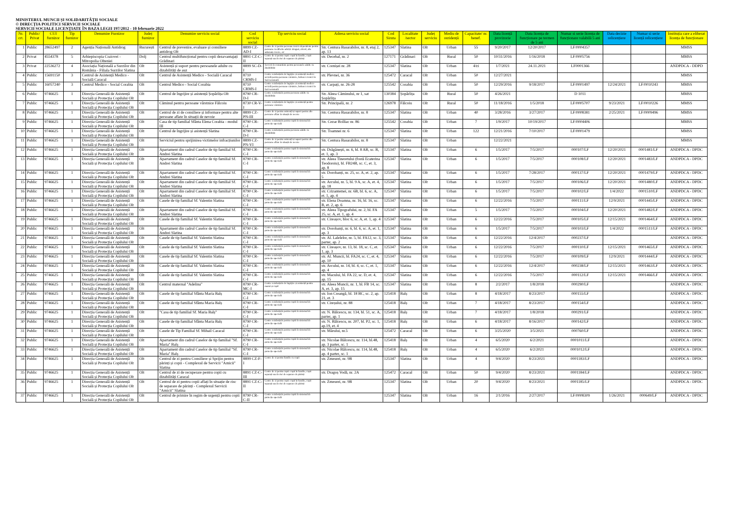MINISTERUL MUNCII ȘI SOLIDARITĂȚII SOCIALE
© DIRECȚIA POLITICI SERVICII SOCIALE
SERVICII SOCIALE LICENȚIATE ÎN BAZA LEGII 197/2012 - 10 februarie 2022
| Nr. crt. | Public/ Privat | CUI furnizor | Tip furnizor | Denumire Furnizor | Județ furnizor | Denumire serviciu social | Cod serviciu social | Tip serviciu social | Adresa serviciu social | Cod Siruta | Localitate /sector | Județ serviciu | Mediu de rezidență | Capacitate/ nr. benef. | Data licență provizorie | Data licența de funcționare pe termen de 5 ani | Numar si serie licența de funcționare valabilă 5 ani | Data decizie relicențiere | Numar si serie licență relicențiere | Instituția care a eliberat licența de funcționare |
| --- | --- | --- | --- | --- | --- | --- | --- | --- | --- | --- | --- | --- | --- | --- | --- | --- | --- | --- | --- | --- |
| 1 | Public | 28652497 | 2 | Agenția Națională Antidrog | București | Centrul de prevenire, evaluare și consiliere antidrog Olt | 8899 CZ-AD-I | Centre de zi pentru persoane toxico-dependente pentru persoane cu diferite adicții: droguri, alcool, alte substanțe toxice, etc | Str. Centura Basarabilor, nr. 8, etaj 2, ap. 13 | 125347 | Slatina | Olt | Urban | 55 | 9/20/2017 | 12/20/2017 | LF/0004357 | | | MMSS |
| 2 | Privat | 4554378 | 5 | Arhiepiscopia Craiovei - Mitropolia Olteniei | Dolj | Centrul multifuncțional pentru copii dezavantajați Grădinari | 8891 CZ-C-II | Centre de zi pentru copii: copii în familie, copii separați sau în risc de separare de părinți | str. Decebal, nr. 2 | 127171 | Grădinari | Olt | Rural | 50 | 10/31/2016 | 1/16/2018 | LF/0005756 | | | MMSS |
| 3 | Privat | 22536272 | 4 | Asociația Națională a Surzilor din România - Filiala Surzilor Slatina | Olt | Asistență și suport pentru persoanele adulte cu dizabilități de auz | 8899 SC-D-I | Servicii în comunitate pentru persoanele adulte cu dizabilități | str. Cornișei nr. 28 | 125347 | Slatina | Olt | Urban | 4/zi | 1/7/2021 | 24.11.2021 | LF0001366 | | | ANDPDCA - DDPD |
| 4 | Public | 15691150 | 3 | Centrul de Asistență Medico - Socială Caracal | Olt | Centrul de Asistență Medico - Socială Caracal | 8710 CRMS-I | Centre rezidențiale de îngrijire și asistență medico-socială pentru persoane vârstnice, bolnavi cronici în fază terminală | str. Plevnei, nr. 36 | 125472 | Caracal | Olt | Urban | 50 | 12/27/2021 | | | | | MMSS |
| 5 | Public | 16057240 | 3 | Centrul Medico - Social Corabia | Olt | Centrul Medico - Social Corabia | 8710 CRMS-I | Centre rezidențiale de îngrijire și asistență medico-socială pentru persoane vârstnice, bolnavi cronici în fază terminală | str. Carpați, nr. 26-28 | 125542 | Corabia | Olt | Urban | 50 | 12/29/2016 | 9/18/2017 | LF/0001497 | 12/24/2021 | LF/0010243 | MMSS |
| 6 | Public | 9746625 | 1 | Direcția Generală de Asistență Socială și Protecția Copilului Olt | Olt | Centrul de îngrijire și asistență Șopârlița Olt | 8790 CR-D-I | Centre rezidențiale pentru persoane adulte cu dizabilități | Str. Aleea Căminului, nr 1, sat Șopârlița | 130384 | Șopârlița | Olt | Rural | 50 | 4/26/2021 | | D 1011 | | | MMSS |
| 7 | Public | 9746625 | 1 | Direcția Generală de Asistență Socială și Protecția Copilului Olt | Olt | Căminul pentru persoane vârstnice Fălcoiu | 8730 CR-V-I | Centre rezidențiale de îngrijire și asistență pentru persoane vârstnice | Str. Principală, nr. 2 | 126978 | Fălcoiu | Olt | Rural | 50 | 11/18/2016 | 1/5/2018 | LF/0005707 | 9/23/2021 | LF/0010226 | MMSS |
| 8 | Public | 9746625 | 1 | Direcția Generală de Asistență Socială și Protecția Copilului Olt | Olt | Centrul de zi de consiliere și informare pentru alte persoane aflate în situații de nevoie | 8899 CZ-PN-III | Centre de zi pentru asistență și suport pentru alte persoane aflate în situații de nevoie | Str. Centura Basarabilor, nr. 8 | 125347 | Slatina | Olt | Urban | 40 | 3/28/2016 | 3/27/2017 | LF/0008381 | 2/25/2021 | LF/0009496 | MMSS |
| 9 | Public | 9746625 | 1 | Direcția Generală de Asistență Socială și Protecția Copilului Olt | Olt | Casa de tip familial Sfânta Elena Corabia - modul III | 8790 CR-C-I | Centre rezidențiale pentru copiii în sistemul de protecție specială | Str. Cezar Bolliac nr. 86 | 125542 | Corabia | Olt | Urban | 7 | 1/9/2017 | 10/19/2017 | LF/0004406 | | | MMSS |
| 10 | Public | 9746625 | 1 | Direcția Generală de Asistență Socială și Protecția Copilului Olt | Olt | Centrul de îngrijire și asistență Slatina | 8790 CR-D-I | Centre rezidențiale pentru persoane adulte cu dizabilități | Str. Toamnei nr. 6 | 125347 | Slatina | Olt | Urban | 122 | 12/21/2016 | 7/10/2017 | LF/0001479 | | | MMSS |
| 11 | Public | 9746625 | 1 | Direcția Generală de Asistență Socială și Protecția Copilului Olt | Olt | Serviciul pentru sprijinirea victimelor infracțiunilor | 8899 CZ-PN-VI | Centre de zi pentru asistență și suport pentru alte persoane aflate în situații de nevoie | Str. Centura Basarabilor, nr. 8 | 125347 | Slatina | Olt | Urban | | 12/22/2021 | | | | | MMSS |
| 12 | Public | 9746625 | 1 | Direcția Generală de Asistență Socială și Protecția Copilului Olt | Olt | Apartament din cadrul Caselor de tip familial Sf. Andrei Slatina | 8790 CR-C-I | Centre rezidențiale pentru copiii în sistemul de protecție specială | str. Drăgănești, nr. 6, bl. 8 AB, sc. B, et. 1, ap. 3 | 125347 | Slatina | Olt | Urban | 6 | 1/5/2017 | 7/5/2017 | 000107/LF | 12/20/2021 | 0001481/LF | ANDPDCA - DPDC |
| 13 | Public | 9746625 | 1 | Direcția Generală de Asistență Socială și Protecția Copilului Olt | Olt | Apartament din cadrul Caselor de tip familial Sf. Andrei Slatina | 8790 CR-C-I | Centre rezidențiale pentru copiii în sistemul de protecție specială | str. Aleea Tineretului (fostă Ecaterina Teodoroiu), bl. FB24B, sc. C, et. 3, ap. 8 | 125347 | Slatina | Olt | Urban | 6 | 1/5/2017 | 7/5/2017 | 000108/LF | 12/20/2021 | 0001483/LF | ANDPDCA - DPDC |
| 14 | Public | 9746625 | 1 | Direcția Generală de Asistență Socială și Protecția Copilului Olt | Olt | Apartament din cadrul Caselor de tip familial Sf. Andrei Slatina | 8790 CR-C-I | Centre rezidențiale pentru copiii în sistemul de protecție specială | str. Dorobanți, nr. 25, sc. A, et. 2, ap. 5 | 125347 | Slatina | Olt | Urban | 6 | 1/5/2017 | 7/28/2017 | 000137/LF | 12/20/2021 | 0001479/LF | ANDPDCA - DPDC |
| 15 | Public | 9746625 | 1 | Direcția Generală de Asistență Socială și Protecția Copilului Olt | Olt | Apartament din cadrul Caselor de tip familial Sf. Andrei Slatina | 8790 CR-C-I | Centre rezidențiale pentru copiii în sistemul de protecție specială | str. Arcului, nr. 5, bl. 9 A, sc. A, et. 4, ap. 18 | 125347 | Slatina | Olt | Urban | 6 | 1/5/2017 | 7/5/2017 | 000106/LF | 12/20/2021 | 0001480/LF | ANDPDCA - DPDC |
| 16 | Public | 9746625 | 1 | Direcția Generală de Asistență Socială și Protecția Copilului Olt | Olt | Apartament din cadrul Caselor de tip familial Sf. Andrei Slatina | 8790 CR-C-I | Centre rezidențiale pentru copiii în sistemul de protecție specială | str. Crizantemei, nr. 6B, bl. 6, sc. A, et. 1, ap. 4 | 125347 | Slatina | Olt | Urban | 6 | 1/5/2017 | 7/5/2017 | 000102/LF | 1/4/2022 | 0001510/LF | ANDPDCA - DPDC |
| 17 | Public | 9746625 | 1 | Direcția Generală de Asistență Socială și Protecția Copilului Olt | Olt | Casele de tip familial Sf. Valentin Slatina | 8790 CR-C-I | Centre rezidențiale pentru copiii în sistemul de protecție specială | str. Elena Doamna, nr. 16, bl. 16, sc. B, et. 2, ap. 6 | 125347 | Slatina | Olt | Urban | 6 | 12/22/2016 | 7/5/2017 | 000111/LF | 12/9/2021 | 0001445/LF | ANDPDCA - DPDC |
| 18 | Public | 9746625 | 1 | Direcția Generală de Asistență Socială și Protecția Copilului Olt | Olt | Apartament din cadrul Caselor de tip familial Sf. Andrei Slatina | 8790 CR-C-I | Centre rezidențiale pentru copiii în sistemul de protecție specială | str. Aleea Tipografului, nr. 2, bl. FA 25, sc. A, et. 1, ap. 4 | 125347 | Slatina | Olt | Urban | 5 | 1/5/2017 | 7/5/2017 | 000104/LF | 12/20/2021 | 0001482/LF | ANDPDCA - DPDC |
| 19 | Public | 9746625 | 1 | Direcția Generală de Asistență Socială și Protecția Copilului Olt | Olt | Casele de tip familial Sf. Valentin Slatina | 8790 CR-C-I | Centre rezidențiale pentru copiii în sistemul de protecție specială | str. Cireașov, bloc 6, sc. A, et. 1, ap. 4 | 125347 | Slatina | Olt | Urban | 6 | 12/22/2016 | 7/5/2017 | 000105/LF | 12/15/2021 | 0001464/LF | ANDPDCA - DPDC |
| 20 | Public | 9746625 | 1 | Direcția Generală de Asistență Socială și Protecția Copilului Olt | Olt | Apartament din cadrul Caselor de tip familial Sf. Andrei Slatina | 8790 CR-C-I | Centre rezidențiale pentru copiii în sistemul de protecție specială | str. Dorobanți, nr. 6, bl. 6, sc. A, et. 1, ap. 3 | 125347 | Slatina | Olt | Urban | 6 | 1/5/2017 | 7/5/2017 | 000103/LF | 1/4/2022 | 0001511/LF | ANDPDCA - DPDC |
| 21 | Public | 9746625 | 1 | Direcția Generală de Asistență Socială și Protecția Copilului Olt | Olt | Casele de tip familial Sf. Valentin Slatina | 8790 CR-C-I | Centre rezidențiale pentru copiii în sistemul de protecție specială | str. Al. Lalelelor, nr. 5, bl. FA12, sc. 3, parter, ap. 2 | 125347 | Slatina | Olt | Urban | 6 | 12/22/2016 | 12/4/2017 | 000237/LF | | | ANDPDCA - DPDC |
| 22 | Public | 9746625 | 1 | Direcția Generală de Asistență Socială și Protecția Copilului Olt | Olt | Casele de tip familial Sf. Valentin Slatina | 8790 CR-C-I | Centre rezidențiale pentru copiii în sistemul de protecție specială | str. Cireașov, nr. 13, bl. 18, sc. C, et. 1, ap. 3 | 125347 | Slatina | Olt | Urban | 6 | 12/22/2016 | 7/5/2017 | 000110/LF | 12/15/2021 | 0001465/LF | ANDPDCA - DPDC |
| 23 | Public | 9746625 | 1 | Direcția Generală de Asistență Socială și Protecția Copilului Olt | Olt | Casele de tip familial Sf. Valentin Slatina | 8790 CR-C-I | Centre rezidențiale pentru copiii în sistemul de protecție specială | str. Al. Muncii, bl. FA24, sc. C, et. 4, ap. 10 | 125347 | Slatina | Olt | Urban | 6 | 12/22/2016 | 7/5/2017 | 000109/LF | 12/9/2021 | 0001444/LF | ANDPDCA - DPDC |
| 24 | Public | 9746625 | 1 | Direcția Generală de Asistență Socială și Protecția Copilului Olt | Olt | Casele de tip familial Sf. Valentin Slatina | 8790 CR-C-I | Centre rezidențiale pentru copiii în sistemul de protecție specială | str. Arcului, nr. 14, bl. 4, sc. C, et. 1, ap. 4 | 125347 | Slatina | Olt | Urban | 6 | 12/22/2016 | 12/4/2017 | 000238/LF | 12/15/2021 | 0001463/LF | ANDPDCA - DPDC |
| 25 | Public | 9746625 | 1 | Direcția Generală de Asistență Socială și Protecția Copilului Olt | Olt | Casele de tip familial Sf. Valentin Slatina | 8790 CR-C-I | Centre rezidențiale pentru copiii în sistemul de protecție specială | str. Macului, bl. FA 22, sc. D, et. 4, ap. 15 | 125347 | Slatina | Olt | Urban | 6 | 12/22/2016 | 7/5/2017 | 000112/LF | 12/15/2021 | 0001466/LF | ANDPDCA - DPDC |
| 26 | Public | 9746625 | 1 | Direcția Generală de Asistență Socială și Protecția Copilului Olt | Olt | Centrul maternal "Adelina" | 8790 CR-MC-I | Centre rezidențiale de îngrijire și asistență pentru mamă și copil | str. Aleea Muncii, nr. 1, bl. FB 14, sc. A, et. 3, ap. 15 | 125347 | Slatina | Olt | Urban | 8 | 2/2/2017 | 1/8/2018 | 000290/LF | | | ANDPDCA - DPDC |
| 27 | Public | 9746625 | 1 | Direcția Generală de Asistență Socială și Protecția Copilului Olt | Olt | Casele de tip familial Sfânta Maria Balș | 8790 CR-C-I | Centre rezidențiale pentru copiii în sistemul de protecție specială | str. Ion Creangă, bl. 18 BC, sc. 2, ap. 21, et. 3 | 125418 | Balș | Olt | Urban | 8 | 4/18/2017 | 8/23/2017 | 000155/LF | | | ANDPDCA - DPDC |
| 28 | Public | 9746625 | 1 | Direcția Generală de Asistență Socială și Protecția Copilului Olt | Olt | Casele de tip familial Sfânta Maria Balș | 8790 CR-C-I | Centre rezidențiale pentru copiii în sistemul de protecție specială | str. Cireșului, nr. 88 | 125418 | Balș | Olt | Urban | 7 | 4/18/2017 | 8/23/2017 | 000154/LF | | | ANDPDCA - DPDC |
| 29 | Public | 9746625 | 1 | Direcția Generală de Asistență Socială și Protecția Copilului Olt | Olt | "Casa de tip familial Sf. Maria Balș" | 8790 CR-C-I | Centre rezidențiale pentru copiii în sistemul de protecție specială | str. N. Bălcescu, nr. 134, bl. 51, sc. A, parter, ap. 1 | 125418 | Balș | Olt | Urban | 7 | 4/18/2017 | 1/8/2018 | 000291/LF | | | ANDPDCA - DPDC |
| 30 | Public | 9746625 | 1 | Direcția Generală de Asistență Socială și Protecția Copilului Olt | Olt | Casele de tip familial Sfânta Maria Balș | 8790 CR-C-I | Centre rezidențiale pentru copiii în sistemul de protecție specială | str. N. Bălcescu, nr. 207, bl. P2, sc. 1, ap.19, et. 4 | 125418 | Balș | Olt | Urban | 6 | 4/18/2017 | 8/16/2017 | 000142/LF | | | ANDPDCA - DPDC |
| 31 | Public | 9746625 | 1 | Direcția Generală de Asistență Socială și Protecția Copilului Olt | Olt | Casele de Tip Familial Sf. Mihail Caracal | 8790 CR-C-I | Centre rezidențiale pentru copiii în sistemul de protecție specială | str. Mărului, nr.5 | 125472 | Caracal | Olt | Urban | 6 | 3/25/2020 | 3/5/2021 | 000760/LF | | | ANDPDCA - DPDC |
| 32 | Public | 9746625 | 1 | Direcția Generală de Asistență Socială și Protecția Copilului Olt | Olt | Apartament din cadrul Caselor de tip familial "Sf. Maria" Balș | 8790 CR-C-I | Centre rezidențiale pentru copiii în sistemul de protecție specială | str. Nicolae Bălcescu, nr. 114, bl.48, ap. 3 parter, sc. 1 | 125418 | Balș | Olt | Urban | 4 | 6/5/2020 | 6/2/2021 | 0001011/LF | | | ANDPDCA - DPDC |
| 33 | Public | 9746625 | 1 | Direcția Generală de Asistență Socială și Protecția Copilului Olt | Olt | Apartament din cadrul Caselor de tip familial "Sf. Maria" Balș | 8790 CR-C-I | Centre rezidențiale pentru copiii în sistemul de protecție specială | str. Nicolae Bălcescu, nr. 114, bl.48, ap. 4 parter, sc. 1 | 125418 | Balș | Olt | Urban | 4 | 6/5/2020 | 6/2/2021 | 0001012/LF | | | ANDPDCA - DPDC |
| 34 | Public | 9746625 | 1 | Direcția Generală de Asistență Socială și Protecția Copilului Olt | Olt | Centrul de zi pentru Consiliere și Sprijin pentru părinți și copii - Complexul de Servicii "Amicii" Slatina | 8899 CZ-F-I | Centre de zi pentru familie cu copii | str. Zmeurei, nr. 9B | 125347 | Slatina | Olt | Urban | 4 | 9/4/2020 | 8/23/2021 | 0001183/LF | | | ANDPDCA - DPDC |
| 35 | Public | 9746625 | 1 | Direcția Generală de Asistență Socială și Protecția Copilului Olt | Olt | Centrul de zi de recuperare pentru copii cu dizabilități Caracal | 8891 CZ-C-III | Centre de zi pentru copii: copii în familie, copii separați sau în risc de separare de părinți | str. Dragoș Vodă, nr. 2A | 125472 | Caracal | Olt | Urban | 50 | 9/4/2020 | 8/23/2021 | 0001184/LF | | | ANDPDCA - DPDC |
| 36 | Public | 9746625 | 1 | Direcția Generală de Asistență Socială și Protecția Copilului Olt | Olt | Centrul de zi pentru copii aflați în situație de risc de separare de părinți - Complexul Servicii "Amicii" Slatina | 8891 CZ-C-II | Centre de zi pentru copii: copii în familie, copii separați sau în risc de separare de părinți | str. Zmeurei, nr. 9B | 125347 | Slatina | Olt | Urban | 20 | 9/4/2020 | 8/23/2021 | 0001185/LF | | | ANDPDCA - DPDC |
| 37 | Public | 9746625 | 1 | Direcția Generală de Asistență Socială și Protecția Copilului Olt | Olt | Centrul de primire în regim de urgență pentru copii | 8790 CR-C-II | Centre rezidențiale pentru copiii în sistemul de protecție specială | | 125347 | Slatina | Olt | Urban | 16 | 2/1/2016 | 2/27/2017 | LF/0008309 | 1/26/2021 | 000649/LF | ANDPDCA - DPDC |